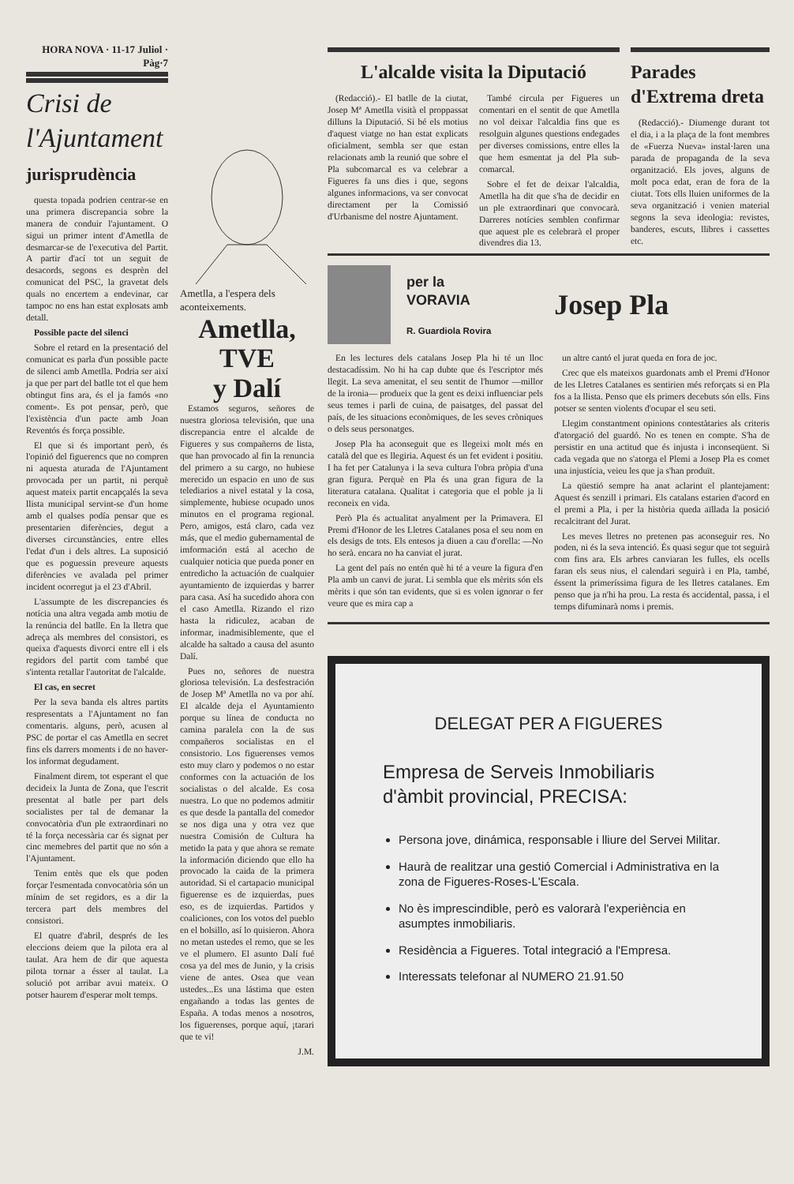HORA NOVA · 11-17 Juliol · Pàg·7
Crisi de l'Ajuntament
jurisprudència
questa topada podrien centrar-se en una primera discrepancia sobre la manera de conduir l'ajuntament. O sigui un primer intent d'Ametlla de desmarcar-se de l'executiva del Partit. A partir d'ací tot un seguit de desacords, segons es desprèn del comunicat del PSC, la gravetat dels quals no encertem a endevinar, car tampoc no ens han estat explosats amb detall.
Possible pacte del silenci
Sobre el retard en la presentació del comunicat es parla d'un possible pacte de silenci amb Ametlla. Podria ser així ja que per part del batlle tot el que hem obtingut fins ara, és el ja famós «no coment». Es pot pensar, però, que l'existència d'un pacte amb Joan Reventós és força possible.
El que si és important però, és l'opinió del figuerencs que no compren ni aquesta aturada de l'Ajuntament provocada per un partit, ni perquè aquest mateix partit encapçalés la seva llista municipal servint-se d'un home amb el qualses podía pensar que es presentarien diferències, degut a diverses circunstàncies, entre elles l'edat d'un i dels altres. La suposició que es poguessin preveure aquests diferències ve avalada pel primer incident ocorregut ja el 23 d'Abril.
L'assumpte de les discrepancies és notícia una altra vegada amb motiu de la renúncia del batlle. En la lletra que adreça als membres del consistori, es queixa d'aquests divorci entre ell i els regidors del partit com també que s'intenta retallar l'autoritat de l'alcalde.
El cas, en secret
Per la seva banda els altres partits respresentats a l'Ajuntament no fan comentaris. alguns, però, acusen al PSC de portar el cas Ametlla en secret fins els darrers moments i de no haver-los informat degudament.
Finalment direm, tot esperant el que decideix la Junta de Zona, que l'escrit presentat al batle per part dels socialistes per tal de demanar la convocatòria d'un ple extraordinari no té la força necessària car és signat per cinc memebres del partit que no són a l'Ajuntament.
Tenim entès que els que poden forçar l'esmentada convocatòria són un mínim de set regidors, es a dir la tercera part dels membres del consistori.
El quatre d'abril, després de les eleccions deiem que la pilota era al taulat. Ara hem de dir que aquesta pilota tornar a ésser al taulat. La solució pot arribar avui mateix. O potser haurem d'esperar molt temps.
Ametlla, a l'espera dels aconteixements.
Ametlla,
TVE
y Dalí
Estamos seguros, señores de nuestra gloriosa televisión, que una discrepancia entre el alcalde de Figueres y sus compañeros de lista, que han provocado al fin la renuncia del primero a su cargo, no hubiese merecido un espacio en uno de sus telediarios a nivel estatal y la cosa, simplemente, hubiese ocupado unos minutos en el programa regional. Pero, amigos, está claro, cada vez más, que el medio gubernamental de imformación está al acecho de cualquier noticia que pueda poner en entredicho la actuación de cualquier ayuntamiento de izquierdas y barrer para casa. Así ha sucedido ahora con el caso Ametlla. Rizando el rizo hasta la ridiculez, acaban de informar, inadmisiblemente, que el alcalde ha saltado a causa del asunto Dalí.
Pues no, señores de nuestra gloriosa televisión. La desfestración de Josep Mª Ametlla no va por ahí. El alcalde deja el Ayuntamiento porque su línea de conducta no camina paralela con la de sus compañeros socialistas en el consistorio. Los figuerenses vemos esto muy claro y podemos o no estar conformes con la actuación de los socialistas o del alcalde. Es cosa nuestra. Lo que no podemos admitir es que desde la pantalla del comedor se nos diga una y otra vez que nuestra Comisión de Cultura ha metido la pata y que ahora se remate la información diciendo que ello ha provocado la caida de la primera autoridad. Si el cartapacio municipal figuerense es de izquierdas, pues eso, es de izquierdas. Partidos y coaliciones, con los votos del pueblo en el bolsillo, así lo quisieron. Ahora no metan ustedes el remo, que se les ve el plumero. El asunto Dalí fué cosa ya del mes de Junio, y la crisis viene de antes. Osea que vean ustedes...Es una lástima que esten engañando a todas las gentes de España. A todas menos a nosotros, los figuerenses, porque aquí, ¡tarari que te vi!
J.M.
L'alcalde visita la Diputació
(Redacció).- El batlle de la ciutat, Josep Mª Ametlla visità el proppassat dilluns la Diputació. Si bé els motius d'aquest viatge no han estat explicats oficialment, sembla ser que estan relacionats amb la reunió que sobre el Pla subcomarcal es va celebrar a Figueres fa uns dies i que, segons algunes informacions, va ser convocat directament per la Comissió d'Urbanisme del nostre Ajuntament.
També circula per Figueres un comentari en el sentit de que Ametlla no vol deixar l'alcaldia fins que es resolguin algunes questions endegades per diverses comissions, entre elles la que hem esmentat ja del Pla sub-comarcal.
Sobre el fet de deixar l'alcaldia, Ametlla ha dit que s'ha de decidir en un ple extraordinari que convocarà. Darreres notícies semblen confirmar que aquest ple es celebrarà el proper divendres dia 13.
Parades d'Extrema dreta
(Redacció).- Diumenge durant tot el dia, i a la plaça de la font membres de «Fuerza Nueva» instal·laren una parada de propaganda de la seva organització. Els joves, alguns de molt poca edat, eran de fora de la ciutat. Tots ells lluien uniformes de la seva organització i venien material segons la seva ideologia: revistes, banderes, escuts, llibres i cassettes etc.
per la
VORAVIA
R. Guardiola Rovira
Josep Pla
En les lectures dels catalans Josep Pla hi té un lloc destacadíssim. No hi ha cap dubte que és l'escriptor més llegit. La seva amenitat, el seu sentit de l'humor —millor de la ironia— produeix que la gent es deixi influenciar pels seus temes i parli de cuina, de paisatges, del passat del país, de les situacions econòmiques, de les seves cròniques o dels seus personatges.
Josep Pla ha aconseguit que es llegeixi molt més en català del que es llegiria. Aquest és un fet evident i positiu. I ha fet per Catalunya i la seva cultura l'obra pròpia d'una gran figura. Perquè en Pla és una gran figura de la literatura catalana. Qualitat i categoria que el poble ja li reconeix en vida.
Però Pla és actualitat anyalment per la Primavera. El Premi d'Honor de les Lletres Catalanes posa el seu nom en els desigs de tots. Els entesos ja diuen a cau d'orella: —No ho serà. encara no ha canviat el jurat.
La gent del país no entén què hi té a veure la figura d'en Pla amb un canvi de jurat. Li sembla que els mèrits són els mèrits i que són tan evidents, que si es volen ignorar o fer veure que es mira cap a
un altre cantó el jurat queda en fora de joc.
Crec que els mateixos guardonats amb el Premi d'Honor de les Lletres Catalanes es sentirien més reforçats si en Pla fos a la llista. Penso que els primers decebuts són ells. Fins potser se senten violents d'ocupar el seu seti.
Llegim constantment opinions contestàtaries als criteris d'atorgació del guardó. No es tenen en compte. S'ha de persistir en una actitud que és injusta i inconseqüent. Si cada vegada que no s'atorga el Plemi a Josep Pla es comet una injustícia, veieu les que ja s'han produït.
La qüestió sempre ha anat aclarint el plantejament: Aquest és senzill i primari. Els catalans estarien d'acord en el premi a Pla, i per la història queda aïllada la posició recalcitrant del Jurat.
Les meves lletres no pretenen pas aconseguir res. No poden, ni és la seva intenció. És quasi segur que tot seguirà com fins ara. Els arbres canviaran les fulles, els ocells faran els seus nius, el calendari seguirà i en Pla, també, éssent la primeríssima figura de les lletres catalanes. Em penso que ja n'hi ha prou. La resta és accidental, passa, i el temps difuminarà noms i premis.
DELEGAT PER A FIGUERES
Empresa de Serveis Inmobiliaris d'àmbit provincial, PRECISA:
Persona jove, dinámica, responsable i lliure del Servei Militar.
Haurà de realitzar una gestió Comercial i Administrativa en la zona de Figueres-Roses-L'Escala.
No ès imprescindible, però es valorarà l'experiència en asumptes inmobiliaris.
Residència a Figueres. Total integració a l'Empresa.
Interessats telefonar al NUMERO 21.91.50